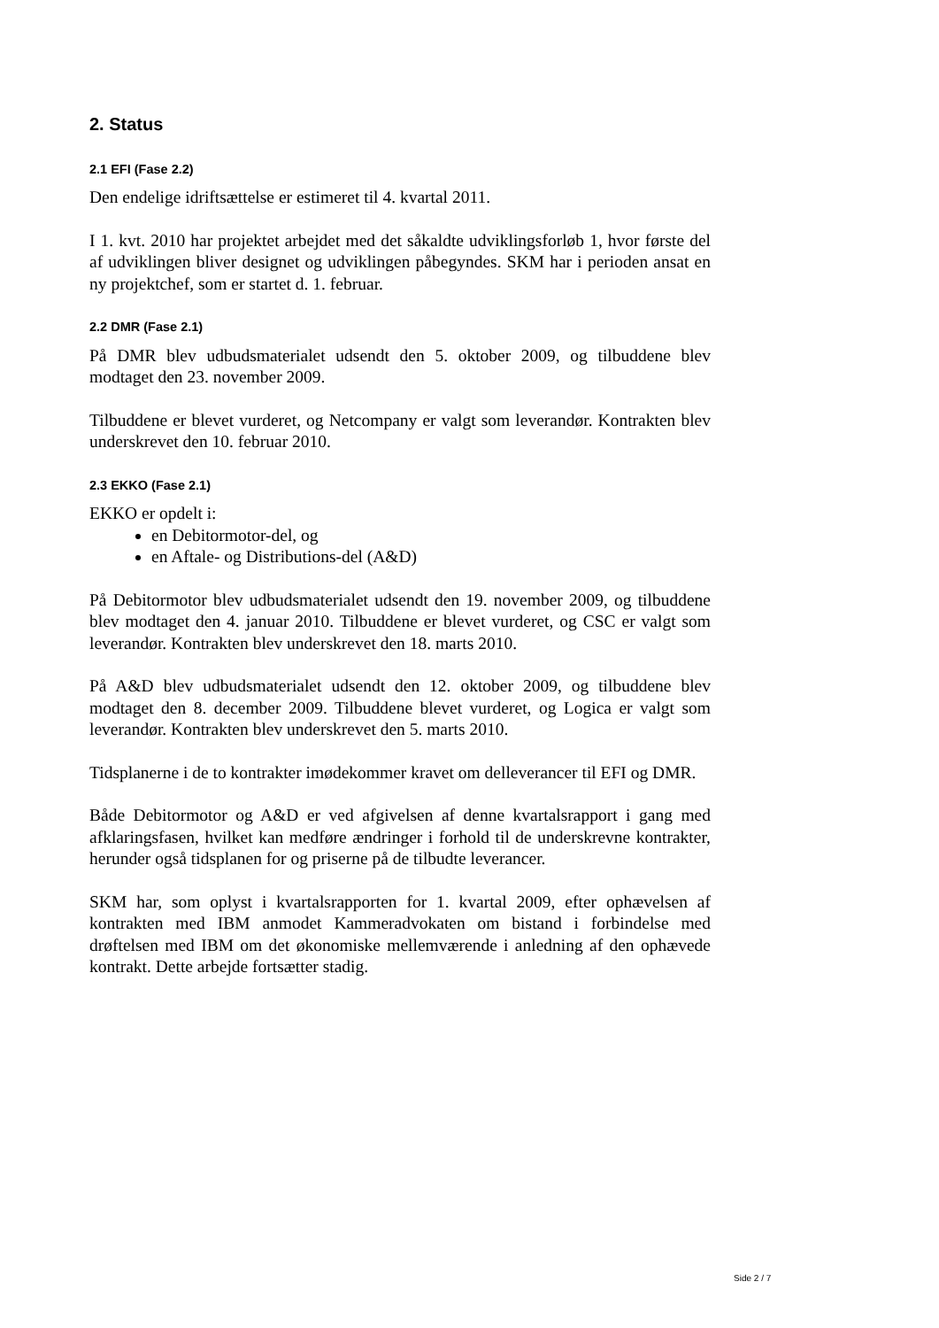2. Status
2.1 EFI (Fase 2.2)
Den endelige idriftsættelse er estimeret til 4. kvartal 2011.
I 1. kvt. 2010 har projektet arbejdet med det såkaldte udviklingsforløb 1, hvor første del af udviklingen bliver designet og udviklingen påbegyndes. SKM har i perioden ansat en ny projektchef, som er startet d. 1. februar.
2.2 DMR (Fase 2.1)
På DMR blev udbudsmaterialet udsendt den 5. oktober 2009, og tilbuddene blev modtaget den 23. november 2009.
Tilbuddene er blevet vurderet, og Netcompany er valgt som leverandør. Kontrakten blev underskrevet den 10. februar 2010.
2.3 EKKO (Fase 2.1)
EKKO er opdelt i:
en Debitormotor-del, og
en Aftale- og Distributions-del (A&D)
På Debitormotor blev udbudsmaterialet udsendt den 19. november 2009, og tilbuddene blev modtaget den 4. januar 2010. Tilbuddene er blevet vurderet, og CSC er valgt som leverandør. Kontrakten blev underskrevet den 18. marts 2010.
På A&D blev udbudsmaterialet udsendt den 12. oktober 2009, og tilbuddene blev modtaget den 8. december 2009. Tilbuddene blevet vurderet, og Logica er valgt som leverandør. Kontrakten blev underskrevet den 5. marts 2010.
Tidsplanerne i de to kontrakter imødekommer kravet om delleverancer til EFI og DMR.
Både Debitormotor og A&D er ved afgivelsen af denne kvartalsrapport i gang med afklaringsfasen, hvilket kan medføre ændringer i forhold til de underskrevne kontrakter, herunder også tidsplanen for og priserne på de tilbudte leverancer.
SKM har, som oplyst i kvartalsrapporten for 1. kvartal 2009, efter ophævelsen af kontrakten med IBM anmodet Kammeradvokaten om bistand i forbindelse med drøftelsen med IBM om det økonomiske mellemværende i anledning af den ophævede kontrakt. Dette arbejde fortsætter stadig.
Side 2 / 7